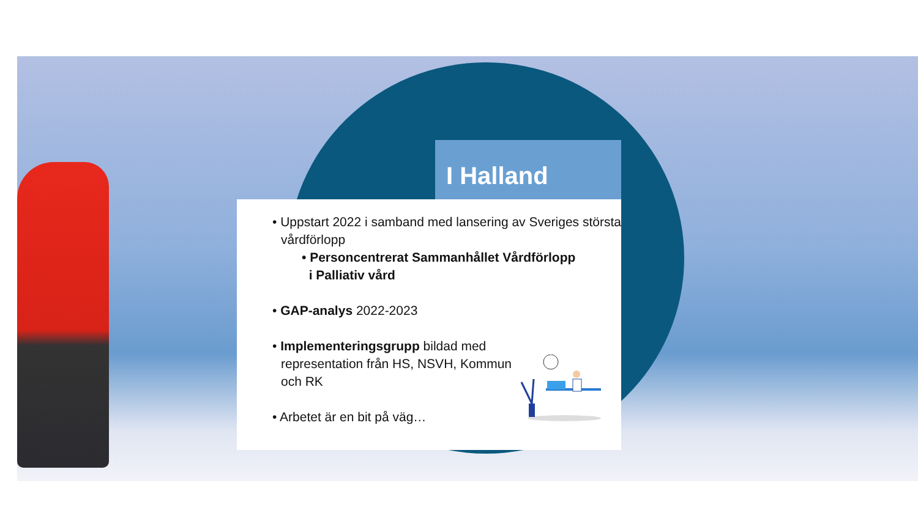I Halland
• Uppstart 2022 i samband med lansering av Sveriges största vårdförlopp
• Personcentrerat Sammanhållet Vårdförlopp
i Palliativ vård
• GAP-analys 2022-2023
• Implementeringsgrupp bildad med representation från HS, NSVH, Kommun och RK
• Arbetet är en bit på väg…